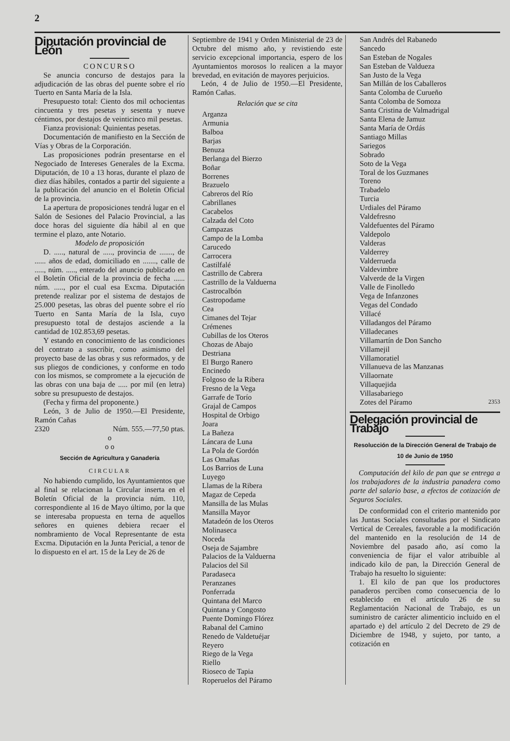2
Diputación provincial de León
CONCURSO
Se anuncia concurso de destajos para la adjudicación de las obras del puente sobre el río Tuerto en Santa María de la Isla.
Presupuesto total: Ciento dos mil ochocientas cincuenta y tres pesetas y sesenta y nueve céntimos, por destajos de veinticinco mil pesetas.
Fianza provisional: Quinientas pesetas.
Documentación de manifiesto en la Sección de Vías y Obras de la Corporación.
Las proposiciones podrán presentarse en el Negociado de Intereses Generales de la Excma. Diputación, de 10 a 13 horas, durante el plazo de diez días hábiles, contados a partir del siguiente a la publicación del anuncio en el Boletín Oficial de la provincia.
La apertura de proposiciones tendrá lugar en el Salón de Sesiones del Palacio Provincial, a las doce horas del siguiente día hábil al en que termine el plazo, ante Notario.
Modelo de proposición
D. ....., natural de ....., provincia de ......., de ...... años de edad, domiciliado en ......., calle de ....., núm. ....., enterado del anuncio publicado en el Boletín Oficial de la provincia de fecha ...... núm. ....., por el cual esa Excma. Diputación pretende realizar por el sistema de destajos de 25.000 pesetas, las obras del puente sobre el río Tuerto en Santa María de la Isla, cuyo presupuesto total de destajos asciende a la cantidad de 102.853,69 pesetas.
Y estando en conocimiento de las condiciones del contrato a suscribir, como asimismo del proyecto base de las obras y sus reformados, y de sus pliegos de condiciones, y conforme en todo con los mismos, se compromete a la ejecución de las obras con una baja de ..... por mil (en letra) sobre su presupuesto de destajos.
(Fecha y firma del proponente.)
León, 3 de Julio de 1950.—El Presidente, Ramón Cañas
2320 Núm. 555.—77,50 ptas.
o
o o
Sección de Agricultura y Ganadería
CIRCULAR
No habiendo cumplido, los Ayuntamientos que al final se relacionan la Circular inserta en el Boletín Oficial de la provincia núm. 110, correspondiente al 16 de Mayo último, por la que se interesaba propuesta en terna de aquellos señores en quienes debiera recaer el nombramiento de Vocal Representante de esta Excma. Diputación en la Junta Pericial, a tenor de lo dispuesto en el art. 15 de la Ley de 26 de
Septiembre de 1941 y Orden Ministerial de 23 de Octubre del mismo año, y revistiendo este servicio excepcional importancia, espero de los Ayuntamientos morosos lo realicen a la mayor brevedad, en evitación de mayores perjuicios.
León, 4 de Julio de 1950.—El Presidente, Ramón Cañas.
Relación que se cita
Arganza
Armunia
Balboa
Barjas
Benuza
Berlanga del Bierzo
Boñar
Borrenes
Brazuelo
Cabreros del Río
Cabrillanes
Cacabelos
Calzada del Coto
Campazas
Campo de la Lomba
Carucedo
Carrocera
Castilfalé
Castrillo de Cabrera
Castrillo de la Valduerna
Castrocalbón
Castropodame
Cea
Cimanes del Tejar
Crémenes
Cubillas de los Oteros
Chozas de Abajo
Destriana
El Burgo Ranero
Encinedo
Folgoso de la Ribera
Fresno de la Vega
Garrafe de Torío
Grajal de Campos
Hospital de Orbigo
Joara
La Bañeza
Láncara de Luna
La Pola de Gordón
Las Omañas
Los Barrios de Luna
Luyego
Llamas de la Ribera
Magaz de Cepeda
Mansilla de las Mulas
Mansilla Mayor
Matadeón de los Oteros
Molinaseca
Noceda
Oseja de Sajambre
Palacios de la Valduerna
Palacios del Sil
Paradaseca
Peranzanes
Ponferrada
Quintana del Marco
Quintana y Congosto
Puente Domingo Flórez
Rabanal del Camino
Renedo de Valdetuéjar
Reyero
Riego de la Vega
Riello
Rioseco de Tapia
Roperuelos del Páramo
San Andrés del Rabanedo
Sancedo
San Esteban de Nogales
San Esteban de Valdueza
San Justo de la Vega
San Millán de los Caballeros
Santa Colomba de Curueño
Santa Colomba de Somoza
Santa Cristina de Valmadrigal
Santa Elena de Jamuz
Santa María de Ordás
Santiago Millas
Sariegos
Sobrado
Soto de la Vega
Toral de los Guzmanes
Toreno
Trabadelo
Turcia
Urdiales del Páramo
Valdefresno
Valdefuentes del Páramo
Valdepolo
Valderas
Valderrey
Valderrueda
Valdevimbre
Valverde de la Virgen
Valle de Finolledo
Vega de Infanzones
Vegas del Condado
Villacé
Villadangos del Páramo
Villadecanes
Villamartín de Don Sancho
Villamejil
Villamoratiel
Villanueva de las Manzanas
Villaornate
Villaquejida
Villasabariego
Zotes del Páramo 2353
Delegación provincial de Trabajo
Resolucción de la Dirección General de Trabajo de 10 de Junio de 1950
Computación del kilo de pan que se entrega a los trabajadores de la industria panadera como parte del salario base, a efectos de cotización de Seguros Sociales.
De conformidad con el criterio mantenido por las Juntas Sociales consultadas por el Sindicato Vertical de Cereales, favorable a la modificación del mantenido en la resolución de 14 de Noviembre del pasado año, así como la conveniencia de fijar el valor atribuible al indicado kilo de pan, la Dirección General de Trabajo ha resuelto lo siguiente:
1. El kilo de pan que los productores panaderos perciben como consecuencia de lo establecido en el artículo 26 de su Reglamentación Nacional de Trabajo, es un suministro de carácter alimenticio incluido en el apartado e) del artículo 2 del Decreto de 29 de Diciembre de 1948, y sujeto, por tanto, a cotización en